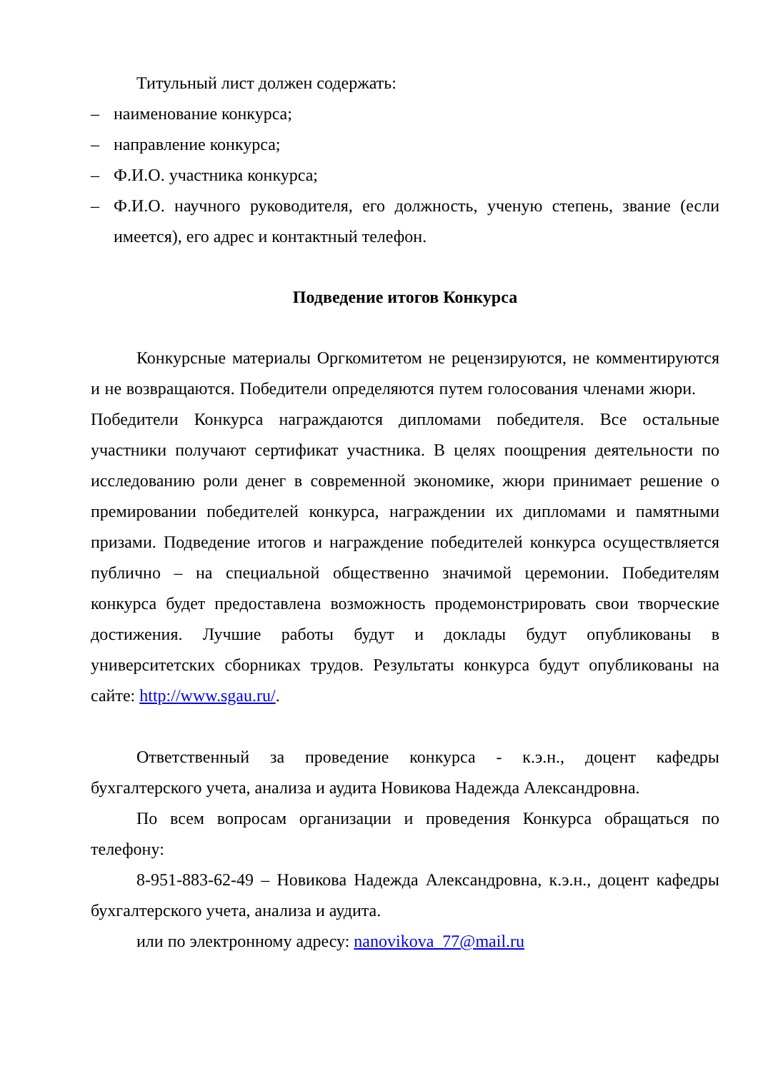Титульный лист должен содержать:
– наименование конкурса;
– направление конкурса;
– Ф.И.О. участника конкурса;
– Ф.И.О. научного руководителя, его должность, ученую степень, звание (если имеется), его адрес и контактный телефон.
Подведение итогов Конкурса
Конкурсные материалы Оргкомитетом не рецензируются, не комментируются и не возвращаются. Победители определяются путем голосования членами жюри. Победители Конкурса награждаются дипломами победителя. Все остальные участники получают сертификат участника. В целях поощрения деятельности по исследованию роли денег в современной экономике, жюри принимает решение о премировании победителей конкурса, награждении их дипломами и памятными призами. Подведение итогов и награждение победителей конкурса осуществляется публично – на специальной общественно значимой церемонии. Победителям конкурса будет предоставлена возможность продемонстрировать свои творческие достижения. Лучшие работы будут и доклады будут опубликованы в университетских сборниках трудов. Результаты конкурса будут опубликованы на сайте: http://www.sgau.ru/.
Ответственный за проведение конкурса - к.э.н., доцент кафедры бухгалтерского учета, анализа и аудита Новикова Надежда Александровна.
По всем вопросам организации и проведения Конкурса обращаться по телефону:
8-951-883-62-49 – Новикова Надежда Александровна, к.э.н., доцент кафедры бухгалтерского учета, анализа и аудита.
или по электронному адресу: nanovikova_77@mail.ru